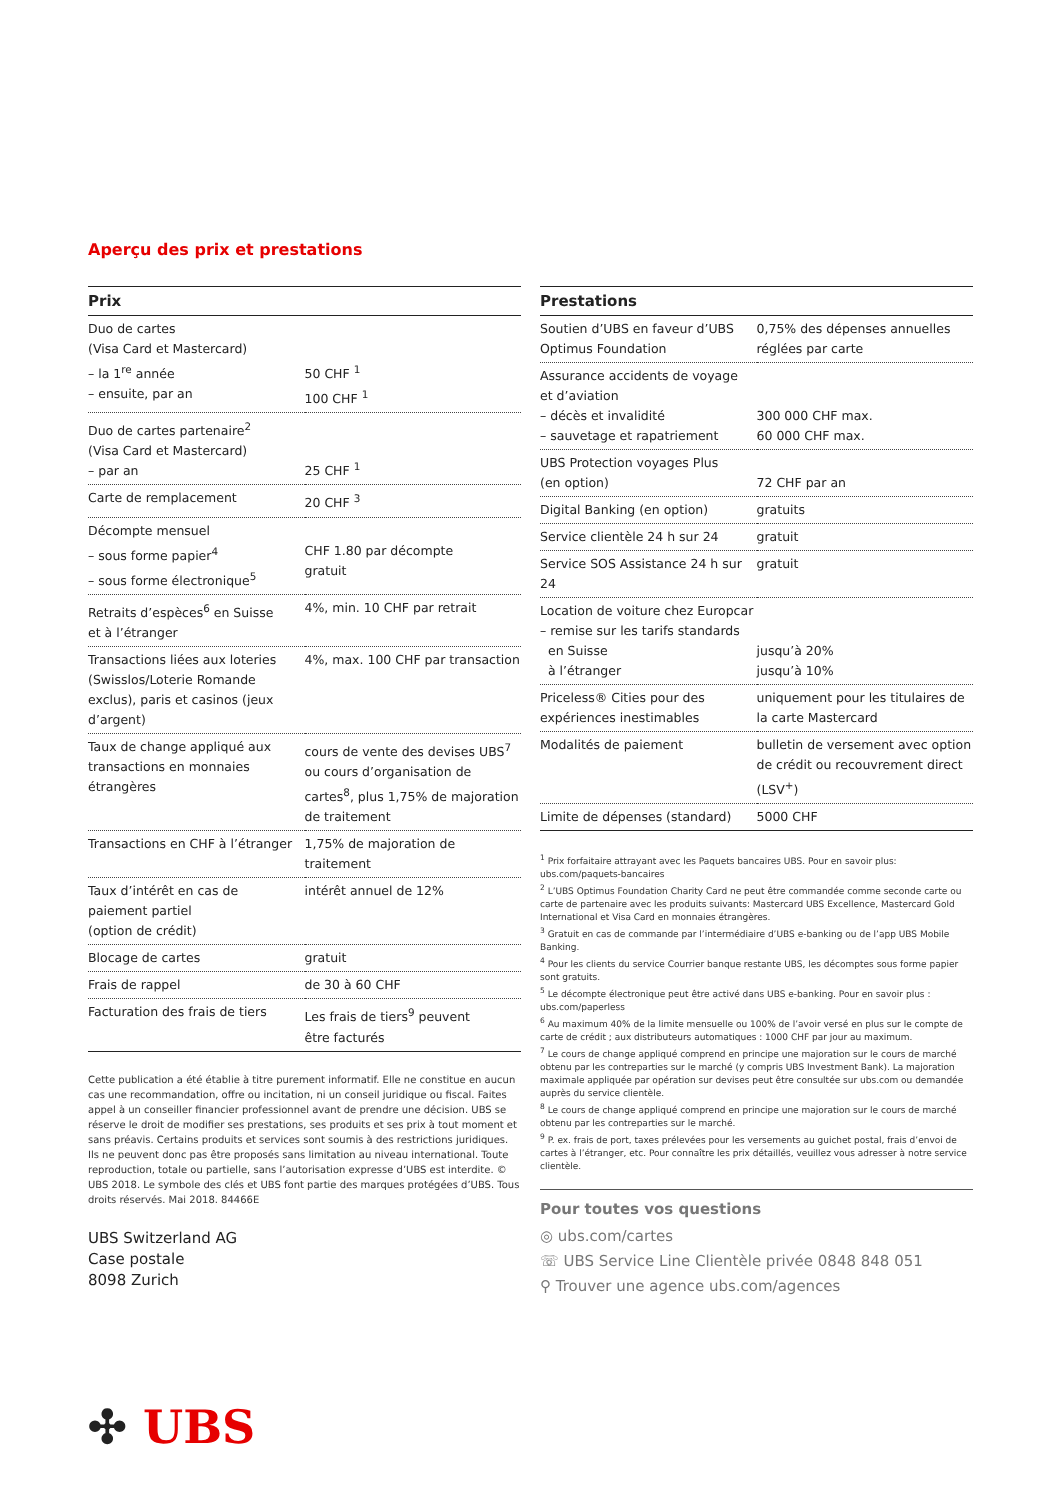Aperçu des prix et prestations
| Prix | |
| --- | --- |
| Duo de cartes (Visa Card et Mastercard) – la 1<sup>re</sup> année – ensuite, par an | 50 CHF <sup>1</sup> 100 CHF <sup>1</sup> |
| Duo de cartes partenaire<sup>2</sup> (Visa Card et Mastercard) – par an | 25 CHF <sup>1</sup> |
| Carte de remplacement | 20 CHF <sup>3</sup> |
| Décompte mensuel – sous forme papier<sup>4</sup> – sous forme électronique<sup>5</sup> | CHF 1.80 par décompte gratuit |
| Retraits d’espèces<sup>6</sup> en Suisse et à l’étranger | 4%, min. 10 CHF par retrait |
| Transactions liées aux loteries (Swisslos/Loterie Romande exclus), paris et casinos (jeux d’argent) | 4%, max. 100 CHF par transaction |
| Taux de change appliqué aux transactions en monnaies étrangères | cours de vente des devises UBS<sup>7</sup> ou cours d’organisation de cartes<sup>8</sup>, plus 1,75% de majoration de traitement |
| Transactions en CHF à l’étranger | 1,75% de majoration de traitement |
| Taux d’intérêt en cas de paiement partiel (option de crédit) | intérêt annuel de 12% |
| Blocage de cartes | gratuit |
| Frais de rappel | de 30 à 60 CHF |
| Facturation des frais de tiers | Les frais de tiers<sup>9</sup> peuvent être facturés |
Cette publication a été établie à titre purement informatif. Elle ne constitue en aucun cas une recommandation, offre ou incitation, ni un conseil juridique ou fiscal. Faites appel à un conseiller financier professionnel avant de prendre une décision. UBS se réserve le droit de modifier ses prestations, ses produits et ses prix à tout moment et sans préavis. Certains produits et services sont soumis à des restrictions juridiques. Ils ne peuvent donc pas être proposés sans limitation au niveau international. Toute reproduction, totale ou partielle, sans l’autorisation expresse d’UBS est interdite. © UBS 2018. Le symbole des clés et UBS font partie des marques protégées d’UBS. Tous droits réservés. Mai 2018. 84466E
| Prestations | |
| --- | --- |
| Soutien d’UBS en faveur d’UBS Optimus Foundation | 0,75% des dépenses annuelles réglées par carte |
| Assurance accidents de voyage et d’aviation – décès et invalidité – sauvetage et rapatriement | 300 000 CHF max. 60 000 CHF max. |
| UBS Protection voyages Plus (en option) | 72 CHF par an |
| Digital Banking (en option) | gratuits |
| Service clientèle 24 h sur 24 | gratuit |
| Service SOS Assistance 24 h sur 24 | gratuit |
| Location de voiture chez Europcar – remise sur les tarifs standards en Suisse à l’étranger | jusqu’à 20% jusqu’à 10% |
| Priceless® Cities pour des expériences inestimables | uniquement pour les titulaires de la carte Mastercard |
| Modalités de paiement | bulletin de versement avec option de crédit ou recouvrement direct (LSV<sup>+</sup>) |
| Limite de dépenses (standard) | 5000 CHF |
<sup>1</sup> Prix forfaitaire attrayant avec les Paquets bancaires UBS. Pour en savoir plus: ubs.com/paquets-bancaires
<sup>2</sup> L’UBS Optimus Foundation Charity Card ne peut être commandée comme seconde carte ou carte de partenaire avec les produits suivants: Mastercard UBS Excellence, Mastercard Gold International et Visa Card en monnaies étrangères.
<sup>3</sup> Gratuit en cas de commande par l’intermédiaire d’UBS e-banking ou de l’app UBS Mobile Banking.
<sup>4</sup> Pour les clients du service Courrier banque restante UBS, les décomptes sous forme papier sont gratuits.
<sup>5</sup> Le décompte électronique peut être activé dans UBS e-banking. Pour en savoir plus : ubs.com/paperless
<sup>6</sup> Au maximum 40% de la limite mensuelle ou 100% de l’avoir versé en plus sur le compte de carte de crédit ; aux distributeurs automatiques : 1000 CHF par jour au maximum.
<sup>7</sup> Le cours de change appliqué comprend en principe une majoration sur le cours de marché obtenu par les contreparties sur le marché (y compris UBS Investment Bank). La majoration maximale appliquée par opération sur devises peut être consultée sur ubs.com ou demandée auprès du service clientèle.
<sup>8</sup> Le cours de change appliqué comprend en principe une majoration sur le cours de marché obtenu par les contreparties sur le marché.
<sup>9</sup> P. ex. frais de port, taxes prélevées pour les versements au guichet postal, frais d’envoi de cartes à l’étranger, etc. Pour connaître les prix détaillés, veuillez vous adresser à notre service clientèle.
Pour toutes vos questions
◎ ubs.com/cartes
☏ UBS Service Line Clientèle privée 0848 848 051
⚲ Trouver une agence ubs.com/agences
UBS Switzerland AG
Case postale
8098 Zurich
✣ UBS